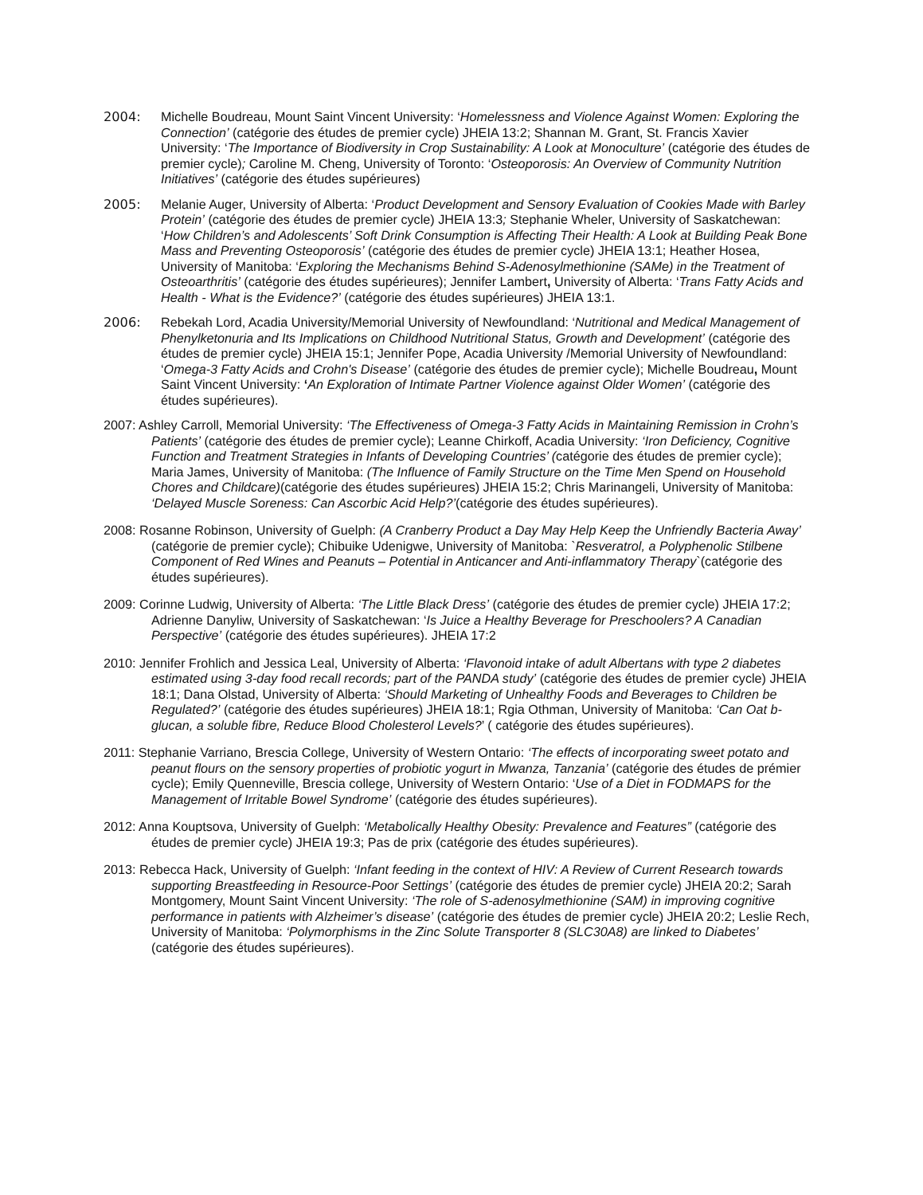2004: Michelle Boudreau, Mount Saint Vincent University: ‘Homelessness and Violence Against Women: Exploring the Connection’ (catégorie des études de premier cycle) JHEIA 13:2; Shannan M. Grant, St. Francis Xavier University: ‘The Importance of Biodiversity in Crop Sustainability: A Look at Monoculture’ (catégorie des études de premier cycle); Caroline M. Cheng, University of Toronto: ‘Osteoporosis: An Overview of Community Nutrition Initiatives’ (catégorie des études supérieures)
2005: Melanie Auger, University of Alberta: ‘Product Development and Sensory Evaluation of Cookies Made with Barley Protein’ (catégorie des études de premier cycle) JHEIA 13:3; Stephanie Wheler, University of Saskatchewan: ‘How Children’s and Adolescents’ Soft Drink Consumption is Affecting Their Health: A Look at Building Peak Bone Mass and Preventing Osteoporosis’ (catégorie des études de premier cycle) JHEIA 13:1; Heather Hosea, University of Manitoba: ‘Exploring the Mechanisms Behind S-Adenosylmethionine (SAMe) in the Treatment of Osteoarthritis’ (catégorie des études supérieures); Jennifer Lambert, University of Alberta: ‘Trans Fatty Acids and Health - What is the Evidence?’ (catégorie des études supérieures) JHEIA 13:1.
2006: Rebekah Lord, Acadia University/Memorial University of Newfoundland: ‘Nutritional and Medical Management of Phenylketonuria and Its Implications on Childhood Nutritional Status, Growth and Development’ (catégorie des études de premier cycle) JHEIA 15:1; Jennifer Pope, Acadia University /Memorial University of Newfoundland: ‘Omega-3 Fatty Acids and Crohn's Disease’ (catégorie des études de premier cycle); Michelle Boudreau, Mount Saint Vincent University: ‘An Exploration of Intimate Partner Violence against Older Women’ (catégorie des études supérieures).
2007: Ashley Carroll, Memorial University: ‘The Effectiveness of Omega-3 Fatty Acids in Maintaining Remission in Crohn’s Patients’ (catégorie des études de premier cycle); Leanne Chirkoff, Acadia University: ‘Iron Deficiency, Cognitive Function and Treatment Strategies in Infants of Developing Countries’ (catégorie des études de premier cycle); Maria James, University of Manitoba: (The Influence of Family Structure on the Time Men Spend on Household Chores and Childcare)(catégorie des études supérieures) JHEIA 15:2; Chris Marinangeli, University of Manitoba: ‘Delayed Muscle Soreness: Can Ascorbic Acid Help?’(catégorie des études supérieures).
2008: Rosanne Robinson, University of Guelph: (A Cranberry Product a Day May Help Keep the Unfriendly Bacteria Away’ (catégorie de premier cycle); Chibuike Udenigwe, University of Manitoba: `Resveratrol, a Polyphenolic Stilbene Component of Red Wines and Peanuts – Potential in Anticancer and Anti-inflammatory Therapy`(catégorie des études supérieures).
2009: Corinne Ludwig, University of Alberta: ‘The Little Black Dress’ (catégorie des études de premier cycle) JHEIA 17:2; Adrienne Danyliw, University of Saskatchewan: ‘Is Juice a Healthy Beverage for Preschoolers? A Canadian Perspective’ (catégorie des études supérieures). JHEIA 17:2
2010: Jennifer Frohlich and Jessica Leal, University of Alberta: ‘Flavonoid intake of adult Albertans with type 2 diabetes estimated using 3-day food recall records; part of the PANDA study’ (catégorie des études de premier cycle) JHEIA 18:1; Dana Olstad, University of Alberta: ‘Should Marketing of Unhealthy Foods and Beverages to Children be Regulated?’ (catégorie des études supérieures) JHEIA 18:1; Rgia Othman, University of Manitoba: ‘Can Oat b-glucan, a soluble fibre, Reduce Blood Cholesterol Levels?’ ( catégorie des études supérieures).
2011: Stephanie Varriano, Brescia College, University of Western Ontario: ‘The effects of incorporating sweet potato and peanut flours on the sensory properties of probiotic yogurt in Mwanza, Tanzania’ (catégorie des études de prémier cycle); Emily Quenneville, Brescia college, University of Western Ontario: ‘Use of a Diet in FODMAPS for the Management of Irritable Bowel Syndrome’ (catégorie des études supérieures).
2012: Anna Kouptsova, University of Guelph: ‘Metabolically Healthy Obesity: Prevalence and Features” (catégorie des études de premier cycle) JHEIA 19:3; Pas de prix (catégorie des études supérieures).
2013: Rebecca Hack, University of Guelph: ‘Infant feeding in the context of HIV: A Review of Current Research towards supporting Breastfeeding in Resource-Poor Settings’ (catégorie des études de premier cycle) JHEIA 20:2; Sarah Montgomery, Mount Saint Vincent University: ‘The role of S-adenosylmethionine (SAM) in improving cognitive performance in patients with Alzheimer’s disease’ (catégorie des études de premier cycle) JHEIA 20:2; Leslie Rech, University of Manitoba: ‘Polymorphisms in the Zinc Solute Transporter 8 (SLC30A8) are linked to Diabetes’ (catégorie des études supérieures).